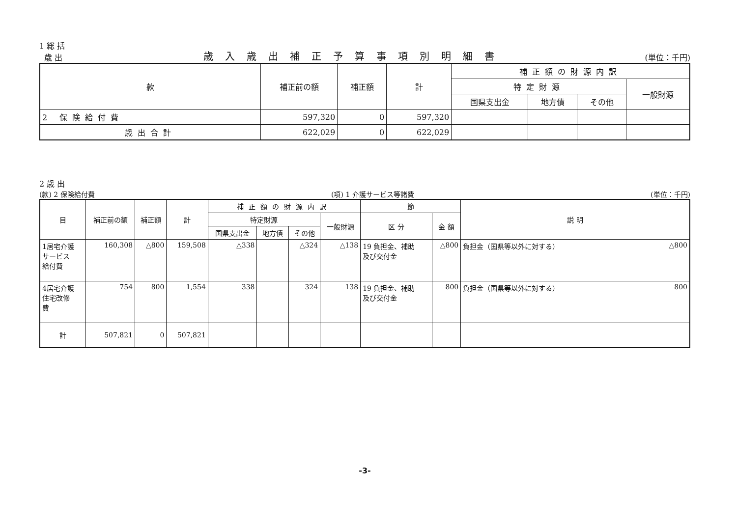1 総 括
歳 出
歳入歳出補正予算事項別明細書
(単位：千円)
| 款 | 補正前の額 | 補正額 | 計 | 補正額の財源内訳 | | | |
| --- | --- | --- | --- | --- | --- | --- | --- |
| | | | | 特定財源 | | | 一般財源 |
| | | | | 国県支出金 | 地方債 | その他 | |
| 2 保険給付費 | 597,320 | 0 | 597,320 | | | | |
| 歳出合計 | 622,029 | 0 | 622,029 | | | | |
2 歳 出
(款) 2 保険給付費
(項) 1 介護サービス等諸費
(単位：千円)
| 目 | 補正前の額 | 補正額 | 計 | 補正額の財源内訳 | | | | 節 | | 説 明 | |
| --- | --- | --- | --- | --- | --- | --- | --- | --- | --- | --- | --- |
| | | | | 特定財源 | | | 一般財源 | 区 分 | 金 額 | | |
| | | | | 国県支出金 | 地方債 | その他 | | | | | |
| 1居宅介護 サービス 給付費 | 160,308 | △800 | 159,508 | △338 | | △324 | △138 | 19 負担金、補助 及び交付金 | △800 | 負担金（国県等以外に対する） | △800 |
| 4居宅介護 住宅改修 費 | 754 | 800 | 1,554 | 338 | | 324 | 138 | 19 負担金、補助 及び交付金 | 800 | 負担金（国県等以外に対する） | 800 |
| 計 | 507,821 | 0 | 507,821 | | | | | | | | |
-3-